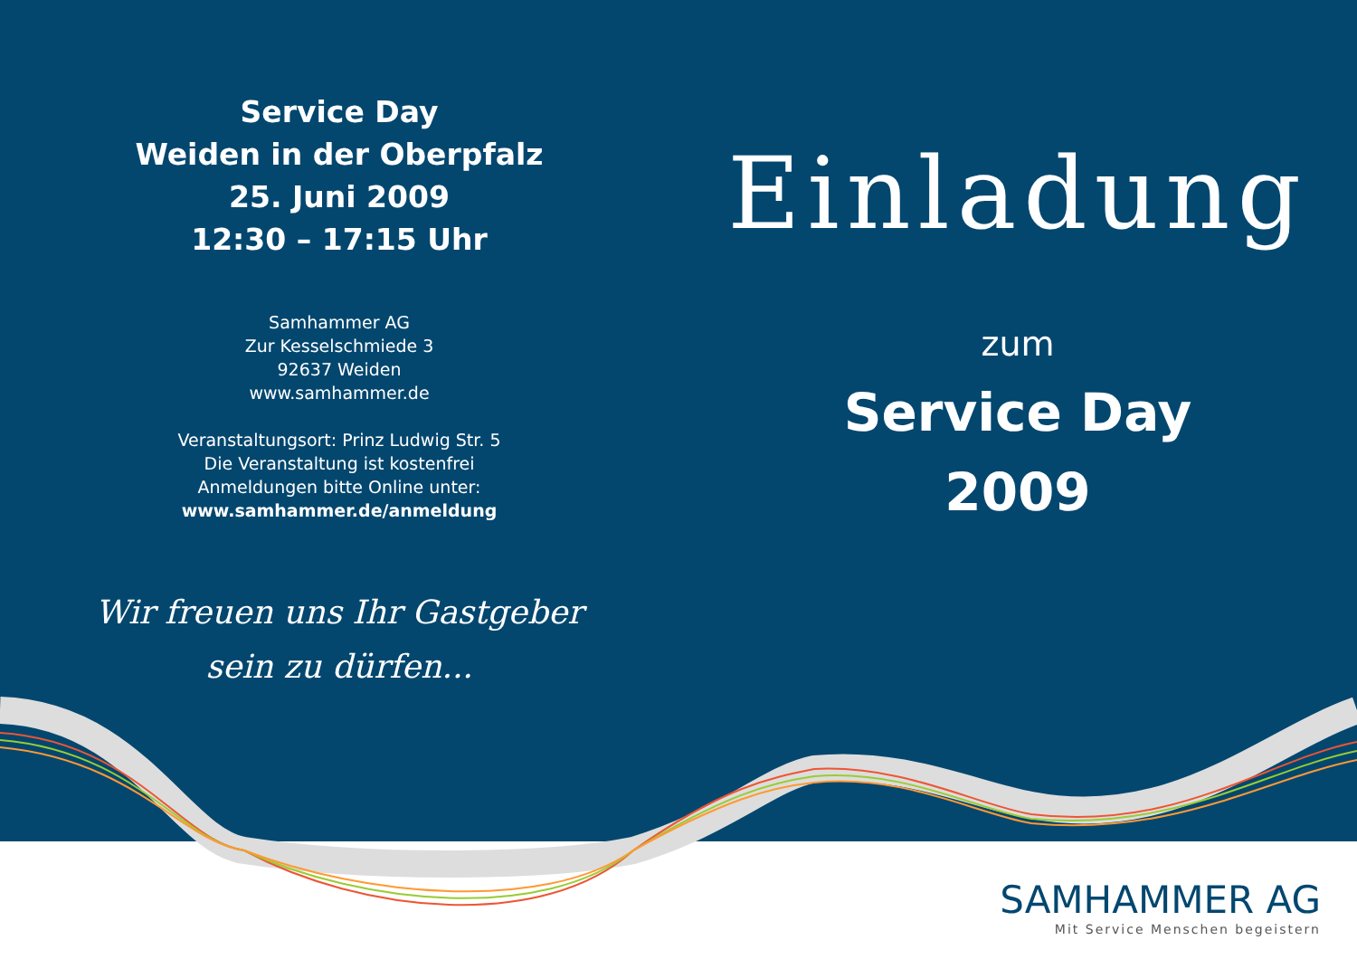Service Day
Weiden in der Oberpfalz
25. Juni 2009
12:30 – 17:15 Uhr
Samhammer AG
Zur Kesselschmiede 3
92637 Weiden
www.samhammer.de
Veranstaltungsort: Prinz Ludwig Str. 5
Die Veranstaltung ist kostenfrei
Anmeldungen bitte Online unter:
www.samhammer.de/anmeldung
Wir freuen uns Ihr Gastgeber
sein zu dürfen...
Einladung
zum
Service Day
2009
SAMHAMMER AG
Mit Service Menschen begeistern